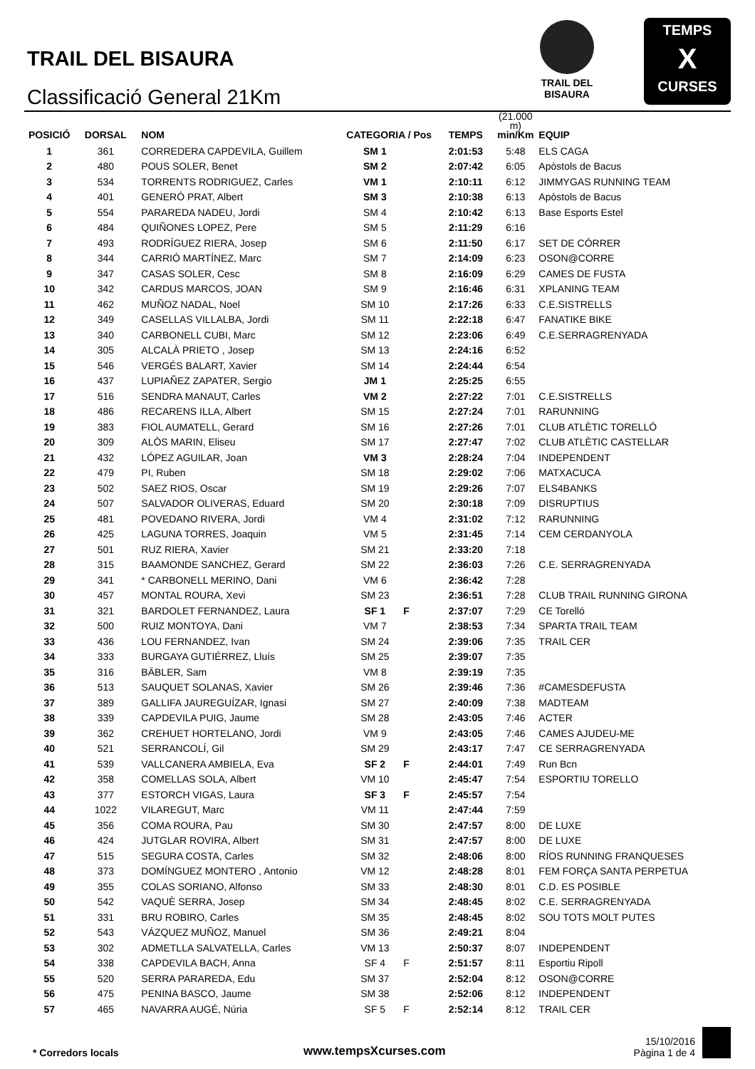TRAIL DEL BISAURA
Classificació General 21Km
TRAIL DEL
BISAURA
TEMPS
X
CURSES
| POSICIÓ | DORSAL | NOM | CATEGORIA / Pos | | TEMPS | (21.000 m) min/Km | EQUIP |
| --- | --- | --- | --- | --- | --- | --- | --- |
| 1 | 361 | CORREDERA CAPDEVILA, Guillem | SM 1 | | 2:01:53 | 5:48 | ELS CAGA |
| 2 | 480 | POUS SOLER, Benet | SM 2 | | 2:07:42 | 6:05 | Apòstols de Bacus |
| 3 | 534 | TORRENTS RODRIGUEZ, Carles | VM 1 | | 2:10:11 | 6:12 | JIMMYGAS RUNNING TEAM |
| 4 | 401 | GENERÓ PRAT, Albert | SM 3 | | 2:10:38 | 6:13 | Apòstols de Bacus |
| 5 | 554 | PARAREDA NADEU, Jordi | SM 4 | | 2:10:42 | 6:13 | Base Esports Estel |
| 6 | 484 | QUIÑONES LOPEZ, Pere | SM 5 | | 2:11:29 | 6:16 | |
| 7 | 493 | RODRÍGUEZ RIERA, Josep | SM 6 | | 2:11:50 | 6:17 | SET DE CÓRRER |
| 8 | 344 | CARRIÓ MARTÍNEZ, Marc | SM 7 | | 2:14:09 | 6:23 | OSON@CORRE |
| 9 | 347 | CASAS SOLER, Cesc | SM 8 | | 2:16:09 | 6:29 | CAMES DE FUSTA |
| 10 | 342 | CARDUS MARCOS, JOAN | SM 9 | | 2:16:46 | 6:31 | XPLANING TEAM |
| 11 | 462 | MUÑOZ NADAL, Noel | SM 10 | | 2:17:26 | 6:33 | C.E.SISTRELLS |
| 12 | 349 | CASELLAS VILLALBA, Jordi | SM 11 | | 2:22:18 | 6:47 | FANATIKE BIKE |
| 13 | 340 | CARBONELL CUBI, Marc | SM 12 | | 2:23:06 | 6:49 | C.E.SERRAGRENYADA |
| 14 | 305 | ALCALÀ PRIETO , Josep | SM 13 | | 2:24:16 | 6:52 | |
| 15 | 546 | VERGÉS BALART, Xavier | SM 14 | | 2:24:44 | 6:54 | |
| 16 | 437 | LUPIAÑEZ ZAPATER, Sergio | JM 1 | | 2:25:25 | 6:55 | |
| 17 | 516 | SENDRA MANAUT, Carles | VM 2 | | 2:27:22 | 7:01 | C.E.SISTRELLS |
| 18 | 486 | RECARENS ILLA, Albert | SM 15 | | 2:27:24 | 7:01 | RARUNNING |
| 19 | 383 | FIOL AUMATELL, Gerard | SM 16 | | 2:27:26 | 7:01 | CLUB ATLÈTIC TORELLÓ |
| 20 | 309 | ALÒS MARIN, Eliseu | SM 17 | | 2:27:47 | 7:02 | CLUB ATLÈTIC CASTELLAR |
| 21 | 432 | LÓPEZ AGUILAR, Joan | VM 3 | | 2:28:24 | 7:04 | INDEPENDENT |
| 22 | 479 | PI, Ruben | SM 18 | | 2:29:02 | 7:06 | MATXACUCA |
| 23 | 502 | SAEZ RIOS, Oscar | SM 19 | | 2:29:26 | 7:07 | ELS4BANKS |
| 24 | 507 | SALVADOR OLIVERAS, Eduard | SM 20 | | 2:30:18 | 7:09 | DISRUPTIUS |
| 25 | 481 | POVEDANO RIVERA, Jordi | VM 4 | | 2:31:02 | 7:12 | RARUNNING |
| 26 | 425 | LAGUNA TORRES, Joaquin | VM 5 | | 2:31:45 | 7:14 | CEM CERDANYOLA |
| 27 | 501 | RUZ RIERA, Xavier | SM 21 | | 2:33:20 | 7:18 | |
| 28 | 315 | BAAMONDE SANCHEZ, Gerard | SM 22 | | 2:36:03 | 7:26 | C.E. SERRAGRENYADA |
| 29 | 341 | * CARBONELL MERINO, Dani | VM 6 | | 2:36:42 | 7:28 | |
| 30 | 457 | MONTAL ROURA, Xevi | SM 23 | | 2:36:51 | 7:28 | CLUB TRAIL RUNNING GIRONA |
| 31 | 321 | BARDOLET FERNANDEZ, Laura | SF 1 | F | 2:37:07 | 7:29 | CE Torelló |
| 32 | 500 | RUIZ MONTOYA, Dani | VM 7 | | 2:38:53 | 7:34 | SPARTA TRAIL TEAM |
| 33 | 436 | LOU FERNANDEZ, Ivan | SM 24 | | 2:39:06 | 7:35 | TRAIL CER |
| 34 | 333 | BURGAYA GUTIÉRREZ, Lluís | SM 25 | | 2:39:07 | 7:35 | |
| 35 | 316 | BÄBLER, Sam | VM 8 | | 2:39:19 | 7:35 | |
| 36 | 513 | SAUQUET SOLANAS, Xavier | SM 26 | | 2:39:46 | 7:36 | #CAMESDEFUSTA |
| 37 | 389 | GALLIFA JAUREGUÍZAR, Ignasi | SM 27 | | 2:40:09 | 7:38 | MADTEAM |
| 38 | 339 | CAPDEVILA PUIG, Jaume | SM 28 | | 2:43:05 | 7:46 | ACTER |
| 39 | 362 | CREHUET HORTELANO, Jordi | VM 9 | | 2:43:05 | 7:46 | CAMES AJUDEU-ME |
| 40 | 521 | SERRANCOLÍ, Gil | SM 29 | | 2:43:17 | 7:47 | CE SERRAGRENYADA |
| 41 | 539 | VALLCANERA AMBIELA, Eva | SF 2 | F | 2:44:01 | 7:49 | Run Bcn |
| 42 | 358 | COMELLAS SOLA, Albert | VM 10 | | 2:45:47 | 7:54 | ESPORTIU TORELLO |
| 43 | 377 | ESTORCH VIGAS, Laura | SF 3 | F | 2:45:57 | 7:54 | |
| 44 | 1022 | VILAREGUT, Marc | VM 11 | | 2:47:44 | 7:59 | |
| 45 | 356 | COMA ROURA, Pau | SM 30 | | 2:47:57 | 8:00 | DE LUXE |
| 46 | 424 | JUTGLAR ROVIRA, Albert | SM 31 | | 2:47:57 | 8:00 | DE LUXE |
| 47 | 515 | SEGURA COSTA, Carles | SM 32 | | 2:48:06 | 8:00 | RÍOS RUNNING FRANQUESES |
| 48 | 373 | DOMÍNGUEZ MONTERO , Antonio | VM 12 | | 2:48:28 | 8:01 | FEM FORÇA SANTA PERPETUA |
| 49 | 355 | COLAS SORIANO, Alfonso | SM 33 | | 2:48:30 | 8:01 | C.D. ES POSIBLE |
| 50 | 542 | VAQUÈ SERRA, Josep | SM 34 | | 2:48:45 | 8:02 | C.E. SERRAGRENYADA |
| 51 | 331 | BRU ROBIRO, Carles | SM 35 | | 2:48:45 | 8:02 | SOU TOTS MOLT PUTES |
| 52 | 543 | VÁZQUEZ MUÑOZ, Manuel | SM 36 | | 2:49:21 | 8:04 | |
| 53 | 302 | ADMETLLA SALVATELLA, Carles | VM 13 | | 2:50:37 | 8:07 | INDEPENDENT |
| 54 | 338 | CAPDEVILA BACH, Anna | SF 4 | F | 2:51:57 | 8:11 | Esportiu Ripoll |
| 55 | 520 | SERRA PARAREDA, Edu | SM 37 | | 2:52:04 | 8:12 | OSON@CORRE |
| 56 | 475 | PENINA BASCO, Jaume | SM 38 | | 2:52:06 | 8:12 | INDEPENDENT |
| 57 | 465 | NAVARRA AUGÉ, Núria | SF 5 | F | 2:52:14 | 8:12 | TRAIL CER |
* Corredors locals
www.tempsXcurses.com
15/10/2016
Pàgina 1 de 4